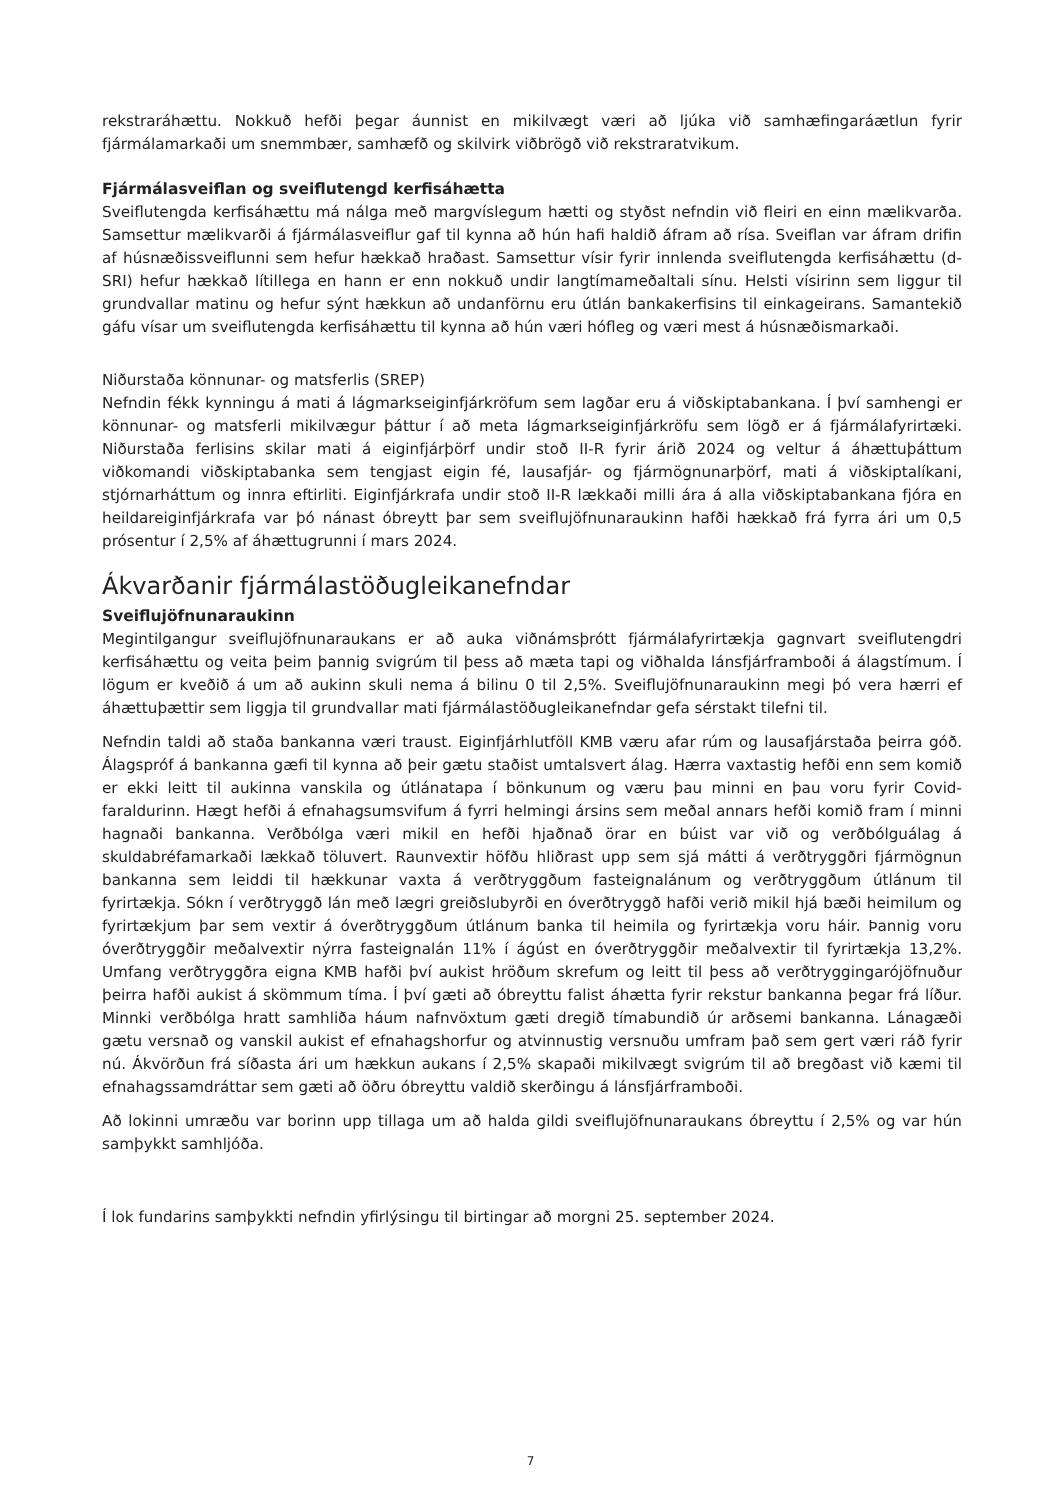rekstraráhættu. Nokkuð hefði þegar áunnist en mikilvægt væri að ljúka við samhæfingaráætlun fyrir fjármálamarkaði um snemmbær, samhæfð og skilvirk viðbrögð við rekstraratvikum.
Fjármálasveiflan og sveiflutengd kerfisáhætta
Sveiflutengda kerfisáhættu má nálga með margvíslegum hætti og styðst nefndin við fleiri en einn mælikvarða. Samsettur mælikvarði á fjármálasveiflur gaf til kynna að hún hafi haldið áfram að rísa. Sveiflan var áfram drifin af húsnæðissveiflunni sem hefur hækkað hraðast. Samsettur vísir fyrir innlenda sveiflutengda kerfisáhættu (d-SRI) hefur hækkað lítillega en hann er enn nokkuð undir langtímameðaltali sínu. Helsti vísirinn sem liggur til grundvallar matinu og hefur sýnt hækkun að undanförnu eru útlán bankakerfisins til einkageirans. Samantekið gáfu vísar um sveiflutengda kerfisáhættu til kynna að hún væri hófleg og væri mest á húsnæðismarkaði.
Niðurstaða könnunar- og matsferlis (SREP)
Nefndin fékk kynningu á mati á lágmarkseiginfjárkröfum sem lagðar eru á viðskiptabankana. Í því samhengi er könnunar- og matsferli mikilvægur þáttur í að meta lágmarkseiginfjárkröfu sem lögð er á fjármálafyrirtæki. Niðurstaða ferlisins skilar mati á eiginfjárþörf undir stoð II-R fyrir árið 2024 og veltur á áhættuþáttum viðkomandi viðskiptabanka sem tengjast eigin fé, lausafjár- og fjármögnunarþörf, mati á viðskiptalíkani, stjórnarháttum og innra eftirliti. Eiginfjárkrafa undir stoð II-R lækkaði milli ára á alla viðskiptabankana fjóra en heildareiginfjárkrafa var þó nánast óbreytt þar sem sveiflujöfnunaraukinn hafði hækkað frá fyrra ári um 0,5 prósentur í 2,5% af áhættugrunni í mars 2024.
Ákvarðanir fjármálastöðugleikanefndar
Sveiflujöfnunaraukinn
Megintilgangur sveiflujöfnunaraukans er að auka viðnámsþrótt fjármálafyrirtækja gagnvart sveiflutengdri kerfisáhættu og veita þeim þannig svigrúm til þess að mæta tapi og viðhalda lánsfjárframboði á álagstímum. Í lögum er kveðið á um að aukinn skuli nema á bilinu 0 til 2,5%. Sveiflujöfnunaraukinn megi þó vera hærri ef áhættuþættir sem liggja til grundvallar mati fjármálastöðugleikanefndar gefa sérstakt tilefni til.
Nefndin taldi að staða bankanna væri traust. Eiginfjárhlutföll KMB væru afar rúm og lausafjárstaða þeirra góð. Álagspróf á bankanna gæfi til kynna að þeir gætu staðist umtalsvert álag. Hærra vaxtastig hefði enn sem komið er ekki leitt til aukinna vanskila og útlánatapa í bönkunum og væru þau minni en þau voru fyrir Covid-faraldurinn. Hægt hefði á efnahagsumsvifum á fyrri helmingi ársins sem meðal annars hefði komið fram í minni hagnaði bankanna. Verðbólga væri mikil en hefði hjaðnað örar en búist var við og verðbólguálag á skuldabréfamarkaði lækkað töluvert. Raunvextir höfðu hliðrast upp sem sjá mátti á verðtryggðri fjármögnun bankanna sem leiddi til hækkunar vaxta á verðtryggðum fasteignalánum og verðtryggðum útlánum til fyrirtækja. Sókn í verðtryggð lán með lægri greiðslubyrði en óverðtryggð hafði verið mikil hjá bæði heimilum og fyrirtækjum þar sem vextir á óverðtryggðum útlánum banka til heimila og fyrirtækja voru háir. Þannig voru óverðtryggðir meðalvextir nýrra fasteignalán 11% í ágúst en óverðtryggðir meðalvextir til fyrirtækja 13,2%. Umfang verðtryggðra eigna KMB hafði því aukist hröðum skrefum og leitt til þess að verðtryggingarójöfnuður þeirra hafði aukist á skömmum tíma. Í því gæti að óbreyttu falist áhætta fyrir rekstur bankanna þegar frá líður. Minnki verðbólga hratt samhliða háum nafnvöxtum gæti dregið tímabundið úr arðsemi bankanna. Lánagæði gætu versnað og vanskil aukist ef efnahagshorfur og atvinnustig versnuðu umfram það sem gert væri ráð fyrir nú. Ákvörðun frá síðasta ári um hækkun aukans í 2,5% skapaði mikilvægt svigrúm til að bregðast við kæmi til efnahagssamdráttar sem gæti að öðru óbreyttu valdið skerðingu á lánsfjárframboði.
Að lokinni umræðu var borinn upp tillaga um að halda gildi sveiflujöfnunaraukans óbreyttu í 2,5% og var hún samþykkt samhljóða.
Í lok fundarins samþykkti nefndin yfirlýsingu til birtingar að morgni 25. september 2024.
7